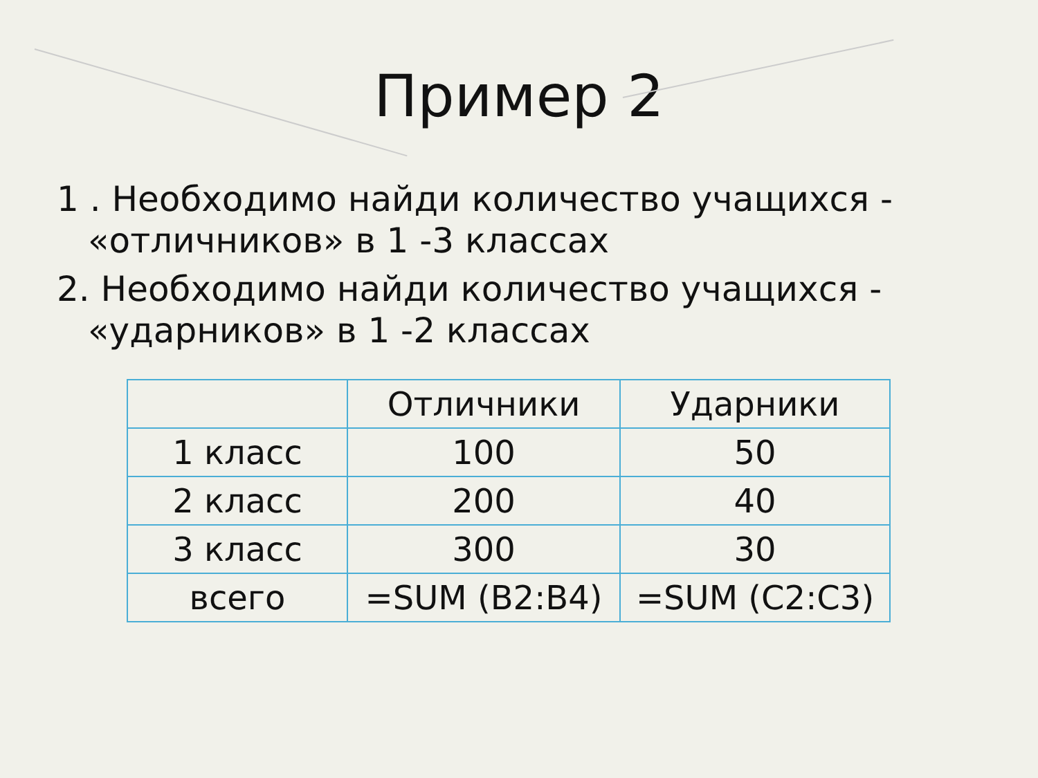Пример 2
1 . Необходимо найди количество учащихся - «отличников» в 1 -3 классах
2. Необходимо найди количество учащихся - «ударников» в 1 -2 классах
| | Отличники | Ударники |
| --- | --- | --- |
| 1 класс | 100 | 50 |
| 2 класс | 200 | 40 |
| 3 класс | 300 | 30 |
| всего | =SUM (B2:B4) | =SUM (C2:C3) |